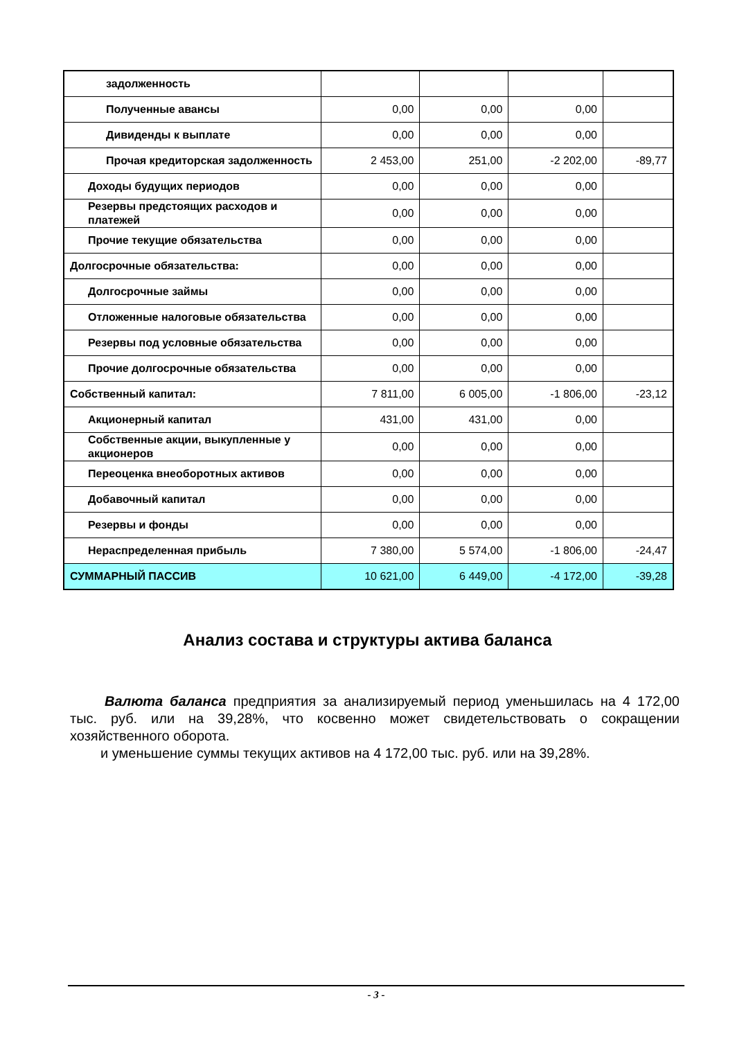| задолженность | | | | |
| Полученные авансы | 0,00 | 0,00 | 0,00 | |
| Дивиденды к выплате | 0,00 | 0,00 | 0,00 | |
| Прочая кредиторская задолженность | 2 453,00 | 251,00 | -2 202,00 | -89,77 |
| Доходы будущих периодов | 0,00 | 0,00 | 0,00 | |
| Резервы предстоящих расходов и платежей | 0,00 | 0,00 | 0,00 | |
| Прочие текущие обязательства | 0,00 | 0,00 | 0,00 | |
| Долгосрочные обязательства: | 0,00 | 0,00 | 0,00 | |
| Долгосрочные займы | 0,00 | 0,00 | 0,00 | |
| Отложенные налоговые обязательства | 0,00 | 0,00 | 0,00 | |
| Резервы под условные обязательства | 0,00 | 0,00 | 0,00 | |
| Прочие долгосрочные обязательства | 0,00 | 0,00 | 0,00 | |
| Собственный капитал: | 7 811,00 | 6 005,00 | -1 806,00 | -23,12 |
| Акционерный капитал | 431,00 | 431,00 | 0,00 | |
| Собственные акции, выкупленные у акционеров | 0,00 | 0,00 | 0,00 | |
| Переоценка внеоборотных активов | 0,00 | 0,00 | 0,00 | |
| Добавочный капитал | 0,00 | 0,00 | 0,00 | |
| Резервы и фонды | 0,00 | 0,00 | 0,00 | |
| Нераспределенная прибыль | 7 380,00 | 5 574,00 | -1 806,00 | -24,47 |
| СУММАРНЫЙ ПАССИВ | 10 621,00 | 6 449,00 | -4 172,00 | -39,28 |
Анализ состава и структуры актива баланса
Валюта баланса предприятия за анализируемый период уменьшилась на 4 172,00 тыс. руб. или на 39,28%, что косвенно может свидетельствовать о сокращении хозяйственного оборота.
и уменьшение суммы текущих активов на 4 172,00 тыс. руб. или на 39,28%.
- 3 -